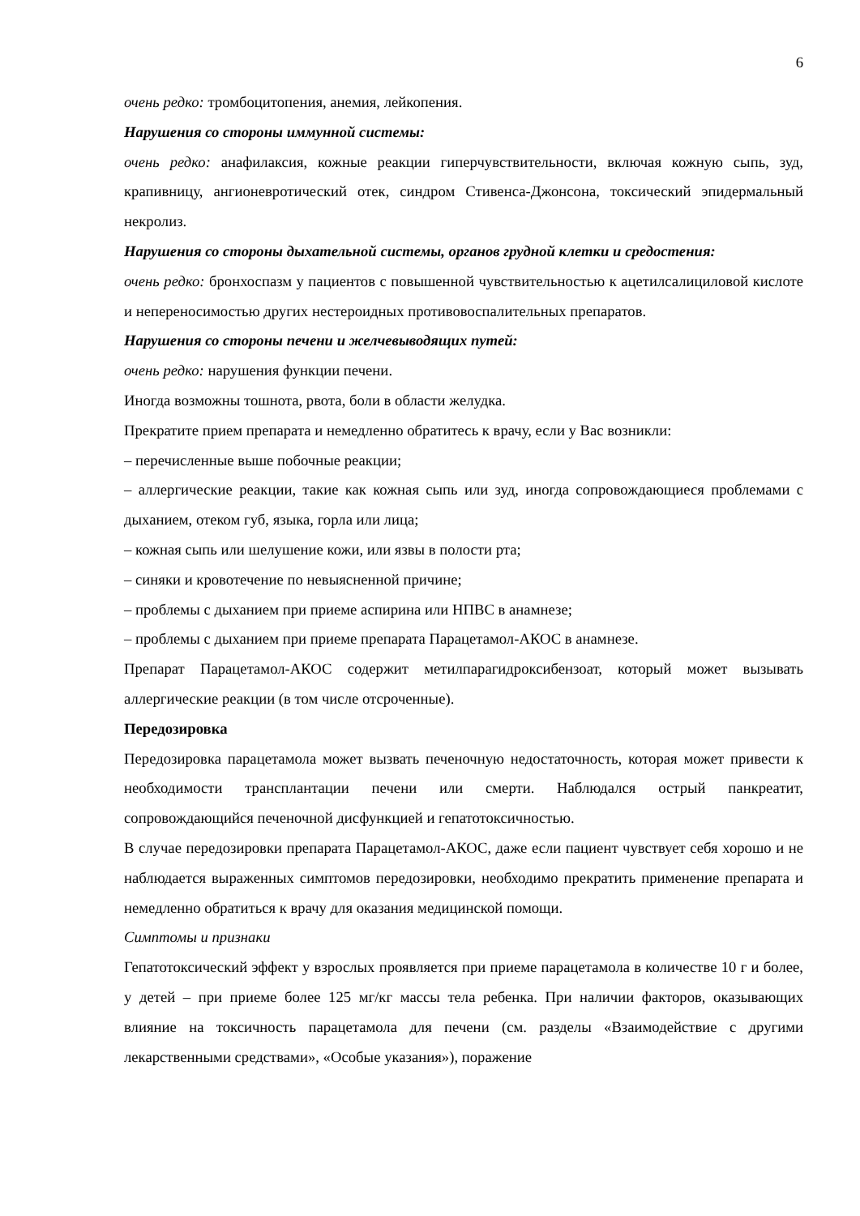6
очень редко: тромбоцитопения, анемия, лейкопения.
Нарушения со стороны иммунной системы:
очень редко: анафилаксия, кожные реакции гиперчувствительности, включая кожную сыпь, зуд, крапивницу, ангионевротический отек, синдром Стивенса-Джонсона, токсический эпидермальный некролиз.
Нарушения со стороны дыхательной системы, органов грудной клетки и средостения:
очень редко: бронхоспазм у пациентов с повышенной чувствительностью к ацетилсалициловой кислоте и непереносимостью других нестероидных противовоспалительных препаратов.
Нарушения со стороны печени и желчевыводящих путей:
очень редко: нарушения функции печени.
Иногда возможны тошнота, рвота, боли в области желудка.
Прекратите прием препарата и немедленно обратитесь к врачу, если у Вас возникли:
– перечисленные выше побочные реакции;
– аллергические реакции, такие как кожная сыпь или зуд, иногда сопровождающиеся проблемами с дыханием, отеком губ, языка, горла или лица;
– кожная сыпь или шелушение кожи, или язвы в полости рта;
– синяки и кровотечение по невыясненной причине;
– проблемы с дыханием при приеме аспирина или НПВС в анамнезе;
– проблемы с дыханием при приеме препарата Парацетамол-АКОС в анамнезе.
Препарат Парацетамол-АКОС содержит метилпарагидроксибензоат, который может вызывать аллергические реакции (в том числе отсроченные).
Передозировка
Передозировка парацетамола может вызвать печеночную недостаточность, которая может привести к необходимости трансплантации печени или смерти. Наблюдался острый панкреатит, сопровождающийся печеночной дисфункцией и гепатотоксичностью.
В случае передозировки препарата Парацетамол-АКОС, даже если пациент чувствует себя хорошо и не наблюдается выраженных симптомов передозировки, необходимо прекратить применение препарата и немедленно обратиться к врачу для оказания медицинской помощи.
Симптомы и признаки
Гепатотоксический эффект у взрослых проявляется при приеме парацетамола в количестве 10 г и более, у детей – при приеме более 125 мг/кг массы тела ребенка. При наличии факторов, оказывающих влияние на токсичность парацетамола для печени (см. разделы «Взаимодействие с другими лекарственными средствами», «Особые указания»), поражение